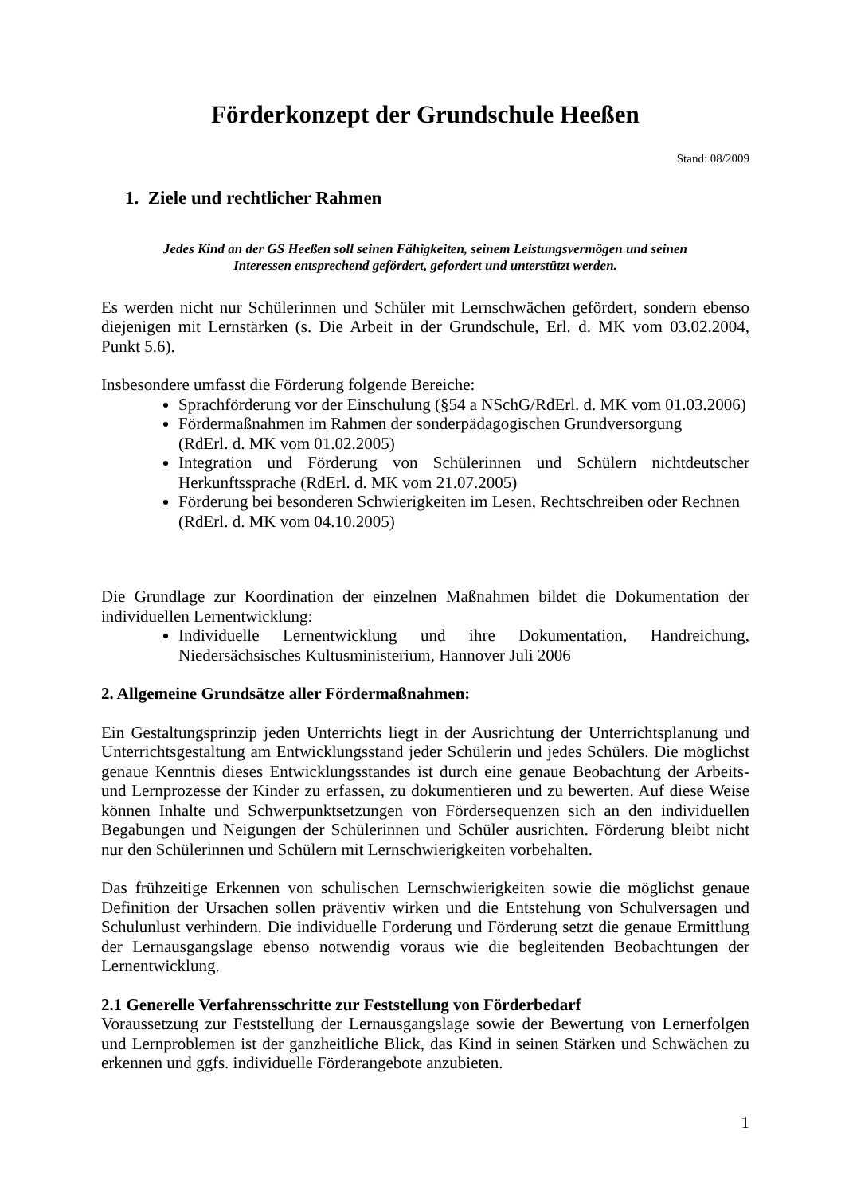Förderkonzept der Grundschule Heeßen
Stand: 08/2009
1. Ziele und rechtlicher Rahmen
Jedes Kind an der GS Heeßen soll seinen Fähigkeiten, seinem Leistungsvermögen und seinen
Interessen entsprechend gefördert, gefordert und unterstützt werden.
Es werden nicht nur Schülerinnen und Schüler mit Lernschwächen gefördert, sondern ebenso diejenigen mit Lernstärken (s. Die Arbeit in der Grundschule, Erl. d. MK vom 03.02.2004, Punkt 5.6).
Insbesondere umfasst die Förderung folgende Bereiche:
Sprachförderung vor der Einschulung (§54 a NSchG/RdErl. d. MK vom 01.03.2006)
Fördermaßnahmen im Rahmen der sonderpädagogischen Grundversorgung
(RdErl. d. MK vom 01.02.2005)
Integration und Förderung von Schülerinnen und Schülern nichtdeutscher Herkunftssprache (RdErl. d. MK vom 21.07.2005)
Förderung bei besonderen Schwierigkeiten im Lesen, Rechtschreiben oder Rechnen
(RdErl. d. MK vom 04.10.2005)
Die Grundlage zur Koordination der einzelnen Maßnahmen bildet die Dokumentation der individuellen Lernentwicklung:
Individuelle Lernentwicklung und ihre Dokumentation, Handreichung, Niedersächsisches Kultusministerium, Hannover Juli 2006
2. Allgemeine Grundsätze aller Fördermaßnahmen:
Ein Gestaltungsprinzip jeden Unterrichts liegt in der Ausrichtung der Unterrichtsplanung und Unterrichtsgestaltung am Entwicklungsstand jeder Schülerin und jedes Schülers. Die möglichst genaue Kenntnis dieses Entwicklungsstandes ist durch eine genaue Beobachtung der Arbeits- und Lernprozesse der Kinder zu erfassen, zu dokumentieren und zu bewerten. Auf diese Weise können Inhalte und Schwerpunktsetzungen von Fördersequenzen sich an den individuellen Begabungen und Neigungen der Schülerinnen und Schüler ausrichten. Förderung bleibt nicht nur den Schülerinnen und Schülern mit Lernschwierigkeiten vorbehalten.
Das frühzeitige Erkennen von schulischen Lernschwierigkeiten sowie die möglichst genaue Definition der Ursachen sollen präventiv wirken und die Entstehung von Schulversagen und Schulunlust verhindern. Die individuelle Forderung und Förderung setzt die genaue Ermittlung der Lernausgangslage ebenso notwendig voraus wie die begleitenden Beobachtungen der Lernentwicklung.
2.1 Generelle Verfahrensschritte zur Feststellung von Förderbedarf
Voraussetzung zur Feststellung der Lernausgangslage sowie der Bewertung von Lernerfolgen und Lernproblemen ist der ganzheitliche Blick, das Kind in seinen Stärken und Schwächen zu erkennen und ggfs. individuelle Förderangebote anzubieten.
1